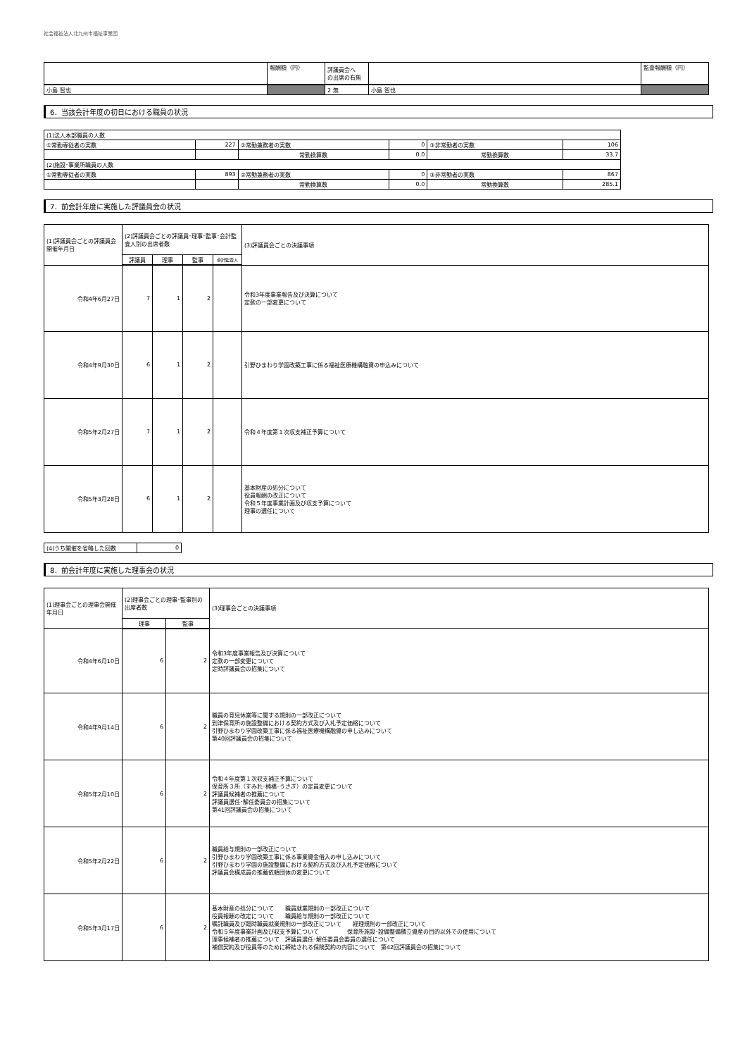社会福祉法人北九州市福祉事業団
| | 報酬額（円） | 評議員会へ の出席の有無 | | 監査報酬額（円） |
| 小島 智也 | | 2 無 | 小島 智也 | |
6．当該会計年度の初日における職員の状況
| (1)法人本部職員の人数 | | | | | |
| ①常勤専従者の実数 | 227 | ②常勤兼務者の実数 | 0 | ③非常勤者の実数 | 106 |
| | | 常勤換算数 | 0.0 | 常勤換算数 | 33.7 |
| (2)施設･事業所職員の人数 | | | | | |
| ①常勤専従者の実数 | 893 | ②常勤兼務者の実数 | 0 | ③非常勤者の実数 | 867 |
| | | 常勤換算数 | 0.0 | 常勤換算数 | 285.1 |
7．前会計年度に実施した評議員会の状況
| (1)評議員会ごとの評議員会開催年月日 | (2)評議員会ごとの評議員･理事･監事･会計監査人別の出席者数 | | | | (3)評議員会ごとの決議事項 |
| | 評議員 | 理事 | 監事 | 会計監査人 | |
| 令和4年6月27日 | 7 | 1 | 2 | | 令和3年度事業報告及び決算について 定款の一部変更について |
| 令和4年9月30日 | 6 | 1 | 2 | | 引野ひまわり学園改築工事に係る福祉医療機構融資の申込みについて |
| 令和5年2月27日 | 7 | 1 | 2 | | 令和４年度第１次収支補正予算について |
| 令和5年3月28日 | 6 | 1 | 2 | | 基本財産の処分について 役員報酬の改正について 令和５年度事業計画及び収支予算について 理事の選任について |
| (4)うち開催を省略した回数 | 0 |
8．前会計年度に実施した理事会の状況
| (1)理事会ごとの理事会開催年月日 | (2)理事会ごとの理事･監事別の出席者数 | | (3)理事会ごとの決議事項 |
| | 理事 | 監事 | |
| 令和4年6月10日 | 6 | 2 | 令和3年度事業報告及び決算について 定款の一部変更について 定時評議員会の招集について |
| 令和4年9月14日 | 6 | 2 | 職員の育児休業等に関する規則の一部改正について 到津保育所の施設整備における契約方式及び入札予定価格について 引野ひまわり学園改築工事に係る福祉医療機構融資の申し込みについて 第40回評議員会の招集について |
| 令和5年2月10日 | 6 | 2 | 令和４年度第１次収支補正予算について 保育所３所（すみれ･楠橋･うさぎ）の定員変更について 評議員候補者の推薦について 評議員選任･解任委員会の招集について 第41回評議員会の招集について |
| 令和5年2月22日 | 6 | 2 | 職員給与規則の一部改正について 引野ひまわり学園改築工事に係る事業資金借入の申し込みについて 引野ひまわり学園の施設整備における契約方式及び入札予定価格について 評議員会構成員の推薦依頼団体の変更について |
| 令和5年3月17日 | 6 | 2 | 基本財産の処分について 職員就業規則の一部改正について 役員報酬の改定について 職員給与規則の一部改正について 嘱託職員及び臨時職員就業規則の一部改正について 経理規則の一部改正について 令和５年度事業計画及び収支予算について 保育所施設･設備整備積立資産の目的以外での使用について 理事候補者の推薦について 評議員選任･解任委員会委員の選任について 補償契約及び役員等のために締結される保険契約の内容について 第42回評議員会の招集について |